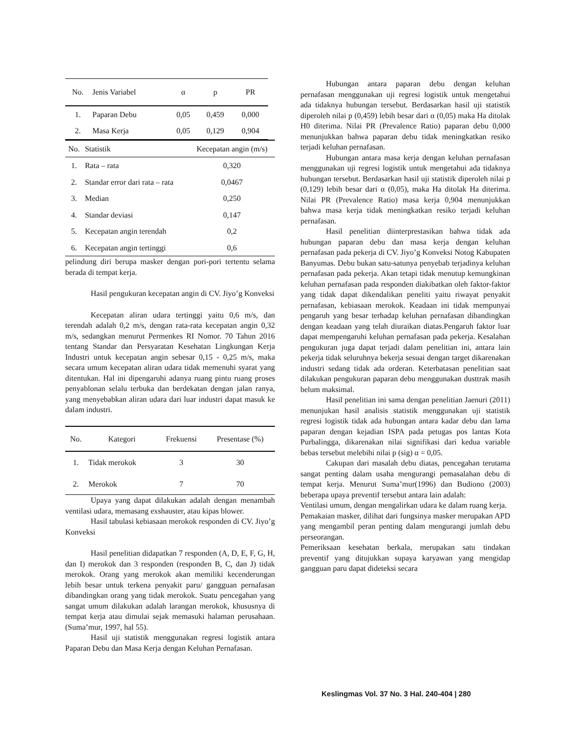| No. | Jenis Variabel | α | p | PR |
| --- | --- | --- | --- | --- |
| 1. | Paparan Debu | 0,05 | 0,459 | 0,000 |
| 2. | Masa Kerja | 0,05 | 0,129 | 0,904 |
| No. | Statistik | Kecepatan angin (m/s) |
| --- | --- | --- |
| 1. | Rata – rata | 0,320 |
| 2. | Standar error dari rata – rata | 0,0467 |
| 3. | Median | 0,250 |
| 4. | Standar deviasi | 0,147 |
| 5. | Kecepatan angin terendah | 0,2 |
| 6. | Kecepatan angin tertinggi | 0,6 |
pelindung diri berupa masker dengan pori-pori tertentu selama berada di tempat kerja.
Hasil pengukuran kecepatan angin di CV. Jiyo’g Konveksi
Kecepatan aliran udara tertinggi yaitu 0,6 m/s, dan terendah adalah 0,2 m/s, dengan rata-rata kecepatan angin 0,32 m/s, sedangkan menurut Permenkes RI Nomor. 70 Tahun 2016 tentang Standar dan Persyaratan Kesehatan Lingkungan Kerja Industri untuk kecepatan angin sebesar 0,15 - 0,25 m/s, maka secara umum kecepatan aliran udara tidak memenuhi syarat yang ditentukan. Hal ini dipengaruhi adanya ruang pintu ruang proses penyablonan selalu terbuka dan berdekatan dengan jalan ranya, yang menyebabkan aliran udara dari luar industri dapat masuk ke dalam industri.
| No. | Kategori | Frekuensi | Presentase (%) |
| --- | --- | --- | --- |
| 1. | Tidak merokok | 3 | 30 |
| 2. | Merokok | 7 | 70 |
Upaya yang dapat dilakukan adalah dengan menambah ventilasi udara, memasang exshauster, atau kipas blower.
Hasil tabulasi kebiasaan merokok responden di CV. Jiyo’g Konveksi
Hasil penelitian didapatkan 7 responden (A, D, E, F, G, H, dan I) merokok dan 3 responden (responden B, C, dan J) tidak merokok. Orang yang merokok akan memiliki kecenderungan lebih besar untuk terkena penyakit paru/ gangguan pernafasan dibandingkan orang yang tidak merokok. Suatu pencegahan yang sangat umum dilakukan adalah larangan merokok, khususnya di tempat kerja atau dimulai sejak memasuki halaman perusahaan.(Suma’mur, 1997, hal 55).
Hasil uji statistik menggunakan regresi logistik antara Paparan Debu dan Masa Kerja dengan Keluhan Pernafasan.
Hubungan antara paparan debu dengan keluhan pernafasan menggunakan uji regresi logistik untuk mengetahui ada tidaknya hubungan tersebut. Berdasarkan hasil uji statistik diperoleh nilai p (0,459) lebih besar dari α (0,05) maka Ha ditolak H0 diterima. Nilai PR (Prevalence Ratio) paparan debu 0,000 menunjukkan bahwa paparan debu tidak meningkatkan resiko terjadi keluhan pernafasan.
Hubungan antara masa kerja dengan keluhan pernafasan menggunakan uji regresi logistik untuk mengetahui ada tidaknya hubungan tersebut. Berdasarkan hasil uji statistik diperoleh nilai p (0,129) lebih besar dari α (0,05), maka Ha ditolak Ha diterima. Nilai PR (Prevalence Ratio) masa kerja 0,904 menunjukkan bahwa masa kerja tidak meningkatkan resiko terjadi keluhan pernafasan.
Hasil penelitian diinterprestasikan bahwa tidak ada hubungan paparan debu dan masa kerja dengan keluhan pernafasan pada pekerja di CV. Jiyo’g Konveksi Notog Kabupaten Banyumas. Debu bukan satu-satunya penyebab terjadinya keluhan pernafasan pada pekerja. Akan tetapi tidak menutup kemungkinan keluhan pernafasan pada responden diakibatkan oleh faktor-faktor yang tidak dapat dikendalikan peneliti yaitu riwayat penyakit pernafasan, kebiasaan merokok. Keadaan ini tidak mempunyai pengaruh yang besar terhadap keluhan pernafasan dibandingkan dengan keadaan yang telah diuraikan diatas.Pengaruh faktor luar dapat mempengaruhi keluhan pernafasan pada pekerja. Kesalahan pengukuran juga dapat terjadi dalam penelitian ini, antara lain pekerja tidak seluruhnya bekerja sesuai dengan target dikarenakan industri sedang tidak ada orderan. Keterbatasan penelitian saat dilakukan pengukuran paparan debu menggunakan dusttrak masih belum maksimal.
Hasil penelitian ini sama dengan penelitian Jaenuri (2011) menunjukan hasil analisis statistik menggunakan uji statistik regresi logistik tidak ada hubungan antara kadar debu dan lama paparan dengan kejadian ISPA pada petugas pos lantas Kota Purbalingga, dikarenakan nilai signifikasi dari kedua variable bebas tersebut melebihi nilai p (sig) α = 0,05.
Cakupan dari masalah debu diatas, pencegahan terutama sangat penting dalam usaha mengurangi pemasalahan debu di tempat kerja. Menurut Suma’mur(1996) dan Budiono (2003) beberapa upaya preventif tersebut antara lain adalah:
Ventilasi umum, dengan mengalirkan udara ke dalam ruang kerja.
Pemakaian masker, dilihat dari fungsinya masker merupakan APD yang mengambil peran penting dalam mengurangi jumlah debu perseorangan.
Pemeriksaan kesehatan berkala, merupakan satu tindakan preventif yang ditujukkan supaya karyawan yang mengidap gangguan paru dapat dideteksi secara
Keslingmas Vol. 37 No. 3 Hal. 240-404 | 280